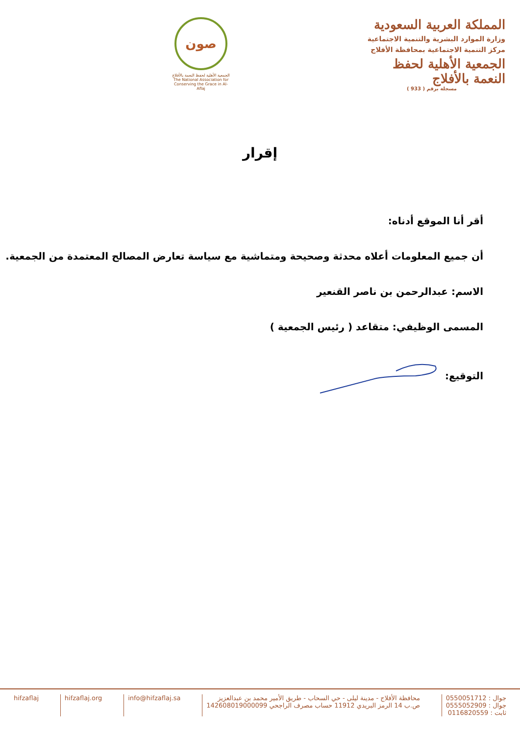المملكة العربية السعودية
وزارة الموارد البشرية والتنمية الاجتماعية
مركز التنمية الاجتماعية بمحافظة الأفلاج
الجمعية الأهلية لحفظ النعمة بالأفلاج
مسجلة برقم ( 933 )
صون
الجمعية الأهلية لحفظ النعمة بالأفلاج
The National Association for Conserving the Grace in Al-Aflaj
إقرار
أقر أنا الموقع أدناه:
أن جميع المعلومات أعلاه محدثة وصحيحة ومتماشية مع سياسة تعارض المصالح المعتمدة من الجمعية.
الاسم: عبدالرحمن بن ناصر القنعير
المسمى الوظيفي: متقاعد ( رئيس الجمعية )
التوقيع:
جوال : 0550051712
جوال : 0555052909
ثابت : 0116820559
محافظة الأفلاج - مدينة ليلى - حي السحاب - طريق الأمير محمد بن عبدالعزيز
ص.ب 14 الرمز البريدي 11912 حساب مصرف الراجحي 142608019000099
info@hifzaflaj.sa hifzaflaj.org hifzaflaj